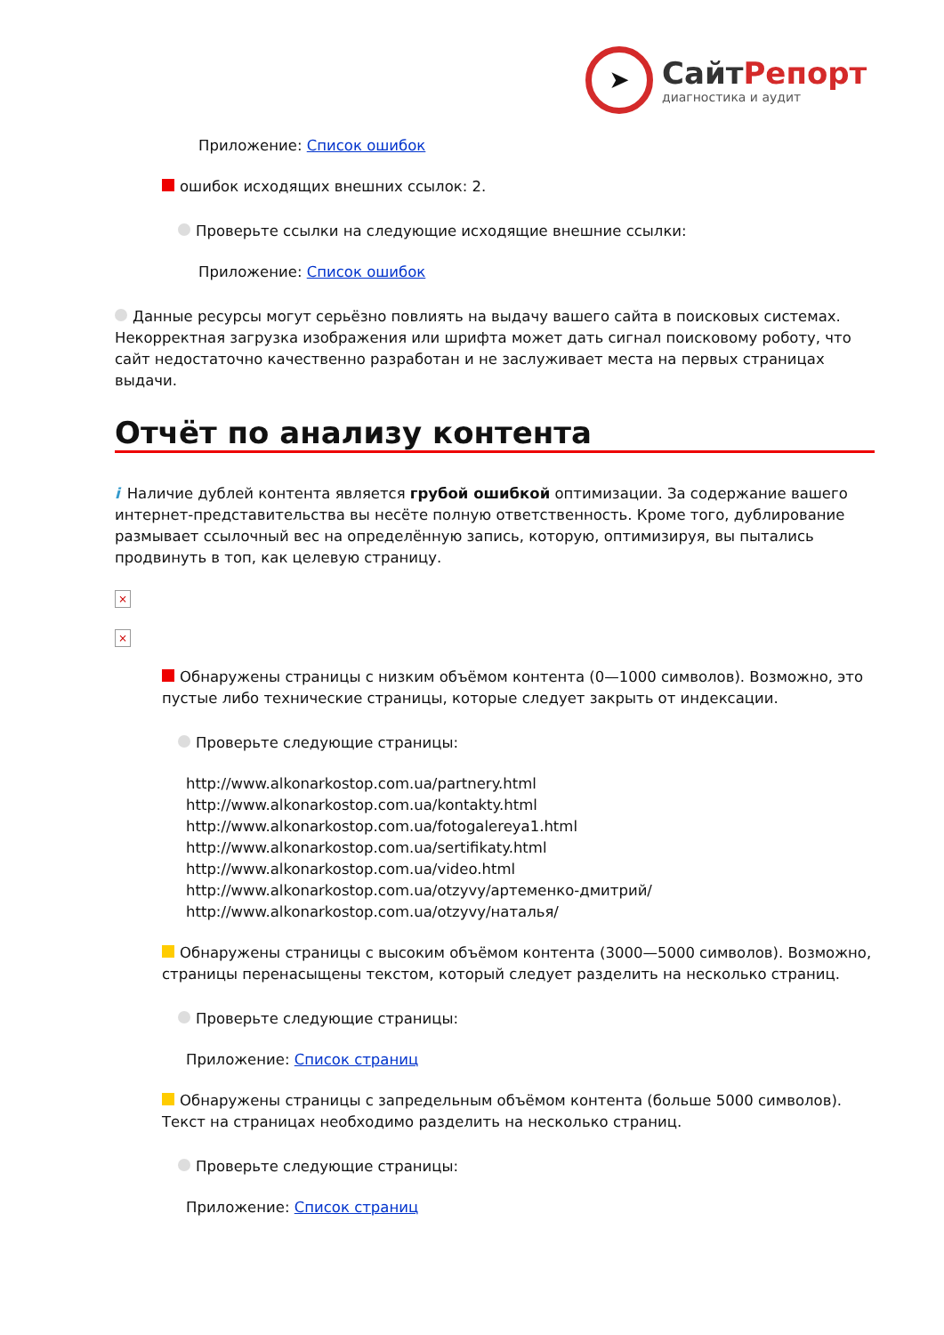➤
СайтРепорт
диагностика и аудит
Приложение: Список ошибок
ошибок исходящих внешних ссылок: 2.
Проверьте ссылки на следующие исходящие внешние ссылки:
Приложение: Список ошибок
Данные ресурсы могут серьёзно повлиять на выдачу вашего сайта в поисковых системах. Некорректная загрузка изображения или шрифта может дать сигнал поисковому роботу, что сайт недостаточно качественно разработан и не заслуживает места на первых страницах выдачи.
Отчёт по анализу контента
i Наличие дублей контента является грубой ошибкой оптимизации. За содержание вашего интернет-представительства вы несёте полную ответственность. Кроме того, дублирование размывает ссылочный вес на определённую запись, которую, оптимизируя, вы пытались продвинуть в топ, как целевую страницу.
×
×
Обнаружены страницы с низким объёмом контента (0—1000 символов). Возможно, это пустые либо технические страницы, которые следует закрыть от индексации.
Проверьте следующие страницы:
http://www.alkonarkostop.com.ua/partnery.html
http://www.alkonarkostop.com.ua/kontakty.html
http://www.alkonarkostop.com.ua/fotogalereya1.html
http://www.alkonarkostop.com.ua/sertifikaty.html
http://www.alkonarkostop.com.ua/video.html
http://www.alkonarkostop.com.ua/otzyvy/артеменко-дмитрий/
http://www.alkonarkostop.com.ua/otzyvy/наталья/
Обнаружены страницы с высоким объёмом контента (3000—5000 символов). Возможно, страницы перенасыщены текстом, который следует разделить на несколько страниц.
Проверьте следующие страницы:
Приложение: Список страниц
Обнаружены страницы с запредельным объёмом контента (больше 5000 символов). Текст на страницах необходимо разделить на несколько страниц.
Проверьте следующие страницы:
Приложение: Список страниц